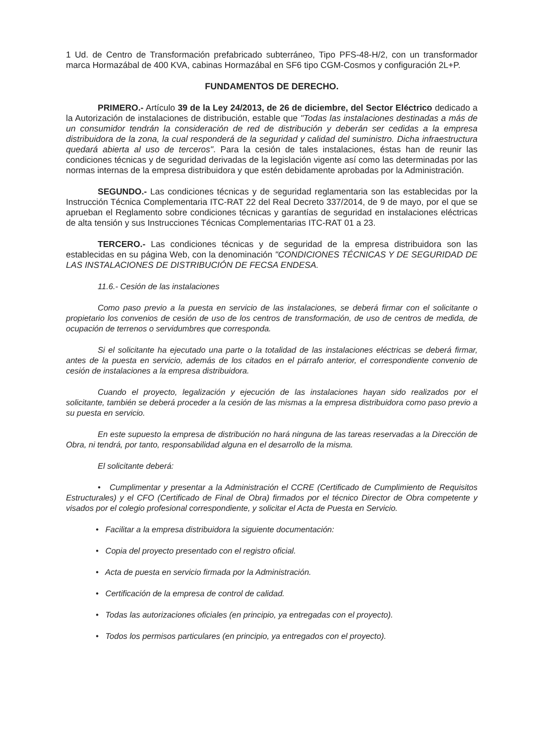1 Ud. de Centro de Transformación prefabricado subterráneo, Tipo PFS-48-H/2, con un transformador marca Hormazábal de 400 KVA, cabinas Hormazábal en SF6 tipo CGM-Cosmos y configuración 2L+P.
FUNDAMENTOS DE DERECHO.
PRIMERO.- Artículo 39 de la Ley 24/2013, de 26 de diciembre, del Sector Eléctrico dedicado a la Autorización de instalaciones de distribución, estable que "Todas las instalaciones destinadas a más de un consumidor tendrán la consideración de red de distribución y deberán ser cedidas a la empresa distribuidora de la zona, la cual responderá de la seguridad y calidad del suministro. Dicha infraestructura quedará abierta al uso de terceros". Para la cesión de tales instalaciones, éstas han de reunir las condiciones técnicas y de seguridad derivadas de la legislación vigente así como las determinadas por las normas internas de la empresa distribuidora y que estén debidamente aprobadas por la Administración.
SEGUNDO.- Las condiciones técnicas y de seguridad reglamentaria son las establecidas por la Instrucción Técnica Complementaria ITC-RAT 22 del Real Decreto 337/2014, de 9 de mayo, por el que se aprueban el Reglamento sobre condiciones técnicas y garantías de seguridad en instalaciones eléctricas de alta tensión y sus Instrucciones Técnicas Complementarias ITC-RAT 01 a 23.
TERCERO.- Las condiciones técnicas y de seguridad de la empresa distribuidora son las establecidas en su página Web, con la denominación "CONDICIONES TÉCNICAS Y DE SEGURIDAD DE LAS INSTALACIONES DE DISTRIBUCIÓN DE FECSA ENDESA.
11.6.- Cesión de las instalaciones
Como paso previo a la puesta en servicio de las instalaciones, se deberá firmar con el solicitante o propietario los convenios de cesión de uso de los centros de transformación, de uso de centros de medida, de ocupación de terrenos o servidumbres que corresponda.
Si el solicitante ha ejecutado una parte o la totalidad de las instalaciones eléctricas se deberá firmar, antes de la puesta en servicio, además de los citados en el párrafo anterior, el correspondiente convenio de cesión de instalaciones a la empresa distribuidora.
Cuando el proyecto, legalización y ejecución de las instalaciones hayan sido realizados por el solicitante, también se deberá proceder a la cesión de las mismas a la empresa distribuidora como paso previo a su puesta en servicio.
En este supuesto la empresa de distribución no hará ninguna de las tareas reservadas a la Dirección de Obra, ni tendrá, por tanto, responsabilidad alguna en el desarrollo de la misma.
El solicitante deberá:
• Cumplimentar y presentar a la Administración el CCRE (Certificado de Cumplimiento de Requisitos Estructurales) y el CFO (Certificado de Final de Obra) firmados por el técnico Director de Obra competente y visados por el colegio profesional correspondiente, y solicitar el Acta de Puesta en Servicio.
• Facilitar a la empresa distribuidora la siguiente documentación:
• Copia del proyecto presentado con el registro oficial.
• Acta de puesta en servicio firmada por la Administración.
• Certificación de la empresa de control de calidad.
• Todas las autorizaciones oficiales (en principio, ya entregadas con el proyecto).
• Todos los permisos particulares (en principio, ya entregados con el proyecto).